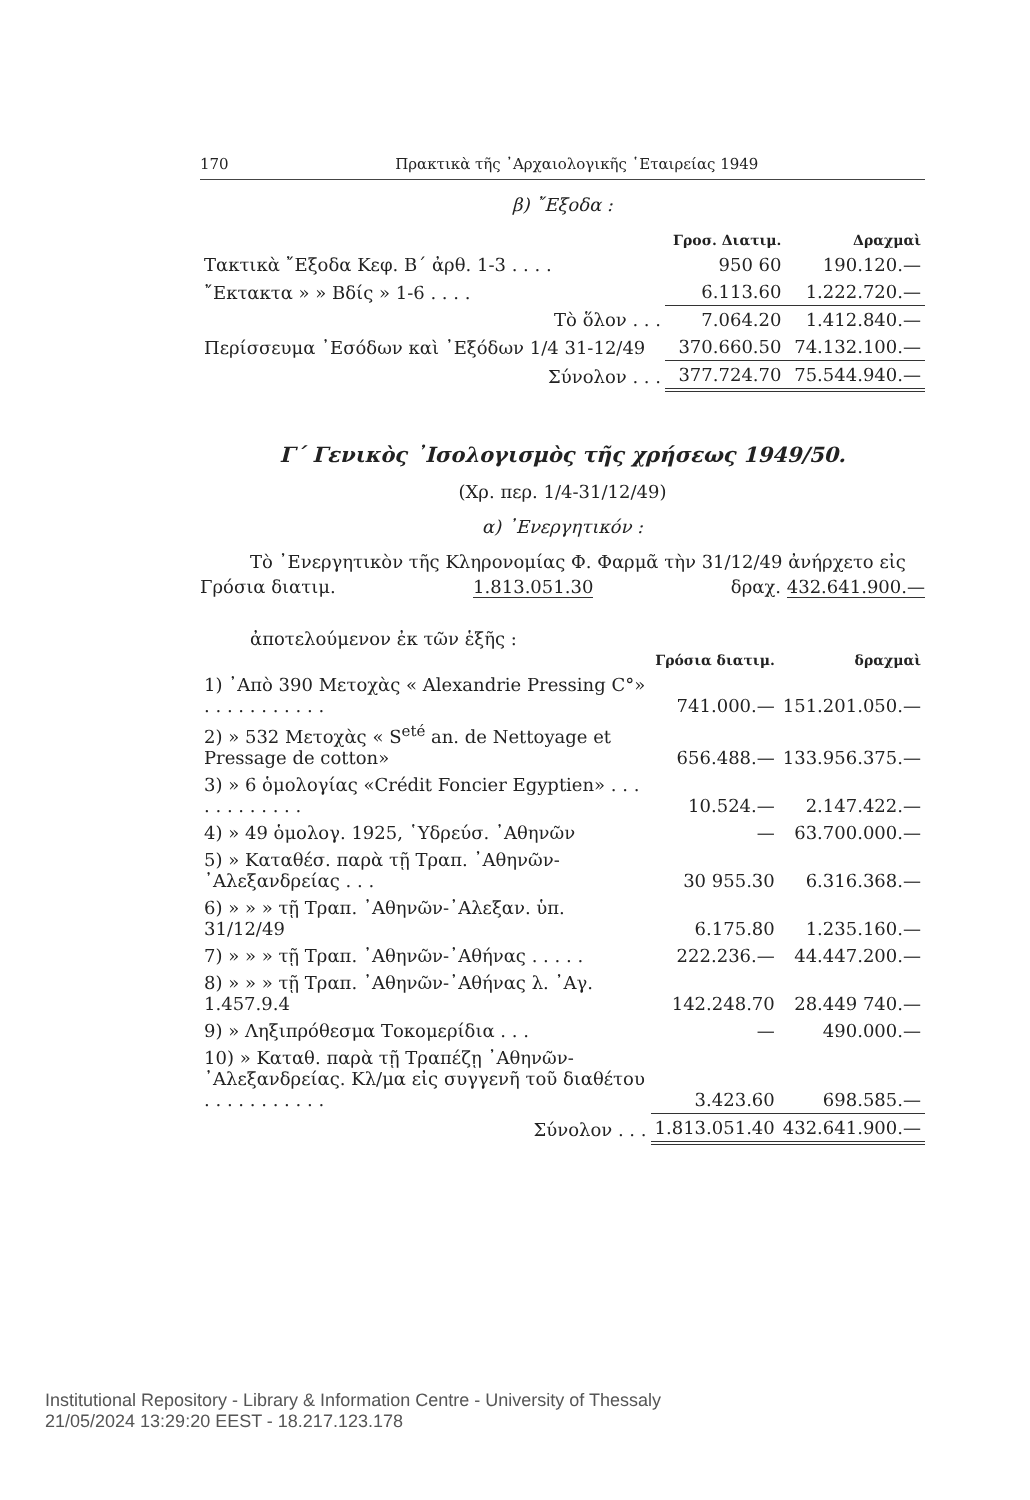170 Πρακτικὰ τῆς ᾿Αρχαιολογικῆς ῾Εταιρείας 1949
β) ῎Εξοδα :
| | Γροσ. Διατιμ. | Δραχμαὶ |
| Τακτικὰ ῎Εξοδα Κεφ. Β΄ ἀρθ. 1-3 . . . . | 950 60 | 190.120.— |
| ῎Εκτακτα » » Βδίς » 1-6 . . . . | 6.113.60 | 1.222.720.— |
| Τὸ ὅλον . . . | 7.064.20 | 1.412.840.— |
| Περίσσευμα ᾿Εσόδων καὶ ᾿Εξόδων 1/4 31-12/49 | 370.660.50 | 74.132.100.— |
| Σύνολον . . . | 377.724.70 | 75.544.940.— |
Γ΄ Γενικὸς ᾿Ισολογισμὸς τῆς χρήσεως 1949/50.
(Χρ. περ. 1/4-31/12/49)
α) ᾿Ενεργητικόν :
Τὸ ᾿Ενεργητικὸν τῆς Κληρονομίας Φ. Φαρμᾶ τὴν 31/12/49 ἀνήρχετο εἰς
Γρόσια διατιμ. 1.813.051.30 δραχ. 432.641.900.—
ἀποτελούμενον ἐκ τῶν ἑξῆς :
| | Γρόσια διατιμ. | δραχμαὶ |
| 1) ᾿Απὸ 390 Μετοχὰς « Alexandrie Pressing C°» . . . . . . . . . . . | 741.000.— | 151.201.050.— |
| 2) » 532 Μετοχὰς « S<sup>eté</sup> an. de Nettoyage et Pressage de cotton» | 656.488.— | 133.956.375.— |
| 3) » 6 ὁμολογίας «Crédit Foncier Egyptien» . . . . . . . . . . . . | 10.524.— | 2.147.422.— |
| 4) » 49 ὁμολογ. 1925, ῾Υδρεύσ. ᾿Αθηνῶν | — | 63.700.000.— |
| 5) » Καταθέσ. παρὰ τῇ Τραπ. ᾿Αθηνῶν-᾿Αλεξανδρείας . . . | 30 955.30 | 6.316.368.— |
| 6) » » » τῇ Τραπ. ᾿Αθηνῶν-᾿Αλεξαν. ὑπ. 31/12/49 | 6.175.80 | 1.235.160.— |
| 7) » » » τῇ Τραπ. ᾿Αθηνῶν-᾿Αθήνας . . . . . | 222.236.— | 44.447.200.— |
| 8) » » » τῇ Τραπ. ᾿Αθηνῶν-᾿Αθήνας λ. ᾿Αγ. 1.457.9.4 | 142.248.70 | 28.449 740.— |
| 9) » Ληξιπρόθεσμα Τοκομερίδια . . . | — | 490.000.— |
| 10) » Καταθ. παρὰ τῇ Τραπέζῃ ᾿Αθηνῶν-᾿Αλεξανδρείας. Κλ/μα εἰς συγγενῆ τοῦ διαθέτου . . . . . . . . . . . | 3.423.60 | 698.585.— |
| Σύνολον . . . | 1.813.051.40 | 432.641.900.— |
Institutional Repository - Library & Information Centre - University of Thessaly
21/05/2024 13:29:20 EEST - 18.217.123.178